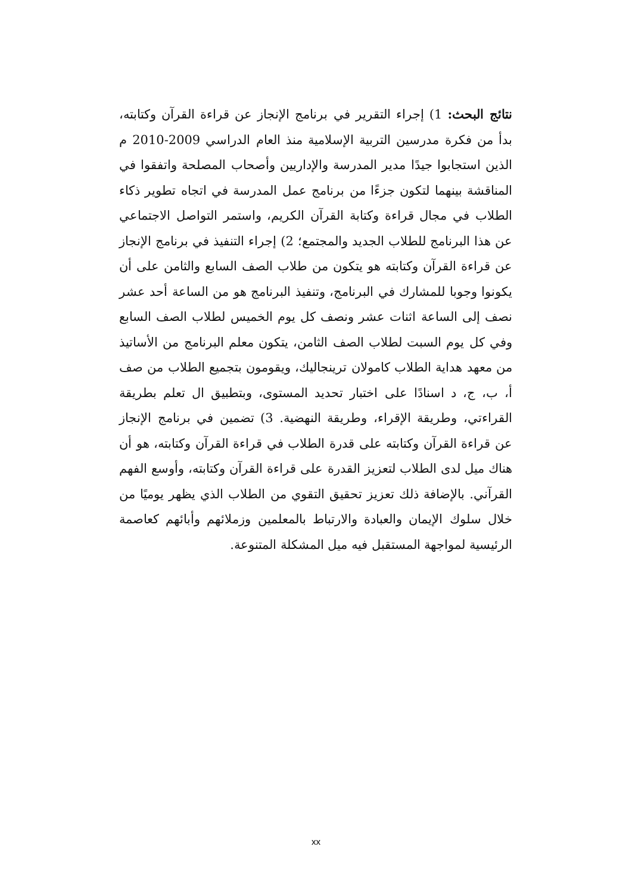نتائج البحث: 1) إجراء التقرير في برنامج الإنجاز عن قراءة القرآن وكتابته، بدأ من فكرة مدرسين التربية الإسلامية منذ العام الدراسي 2009-2010 م الذين استجابوا جيدًا مدير المدرسة والإداريين وأصحاب المصلحة واتفقوا في المناقشة بينهما لتكون جزءًا من برنامج عمل المدرسة في اتجاه تطوير ذكاء الطلاب في مجال قراءة وكتابة القرآن الكريم، واستمر التواصل الاجتماعي عن هذا البرنامج للطلاب الجديد والمجتمع؛ 2) إجراء التنفيذ في برنامج الإنجاز عن قراءة القرآن وكتابته هو يتكون من طلاب الصف السابع والثامن على أن يكونوا وجوبا للمشارك في البرنامج، وتنفيذ البرنامج هو من الساعة أحد عشر نصف إلى الساعة اثنات عشر ونصف كل يوم الخميس لطلاب الصف السابع وفي كل يوم السبت لطلاب الصف الثامن، يتكون معلم البرنامج من الأساتيذ من معهد هداية الطلاب كامولان ترينجاليك، ويقومون بتجميع الطلاب من صف أ، ب، ج، د اسنادًا على اختبار تحديد المستوى، وبتطبيق ال تعلم بطريقة القراءتي، وطريقة الإقراء، وطريقة النهضية. 3) تضمين في برنامج الإنجاز عن قراءة القرآن وكتابته على قدرة الطلاب في قراءة القرآن وكتابته، هو أن هناك ميل لدى الطلاب لتعزيز القدرة على قراءة القرآن وكتابته، وأوسع الفهم القرآني. بالإضافة ذلك تعزيز تحقيق التقوي من الطلاب الذي يظهر يوميًا من خلال سلوك الإيمان والعبادة والارتباط بالمعلمين وزملائهم وأبائهم كعاصمة الرئيسية لمواجهة المستقبل فيه ميل المشكلة المتنوعة.
xx